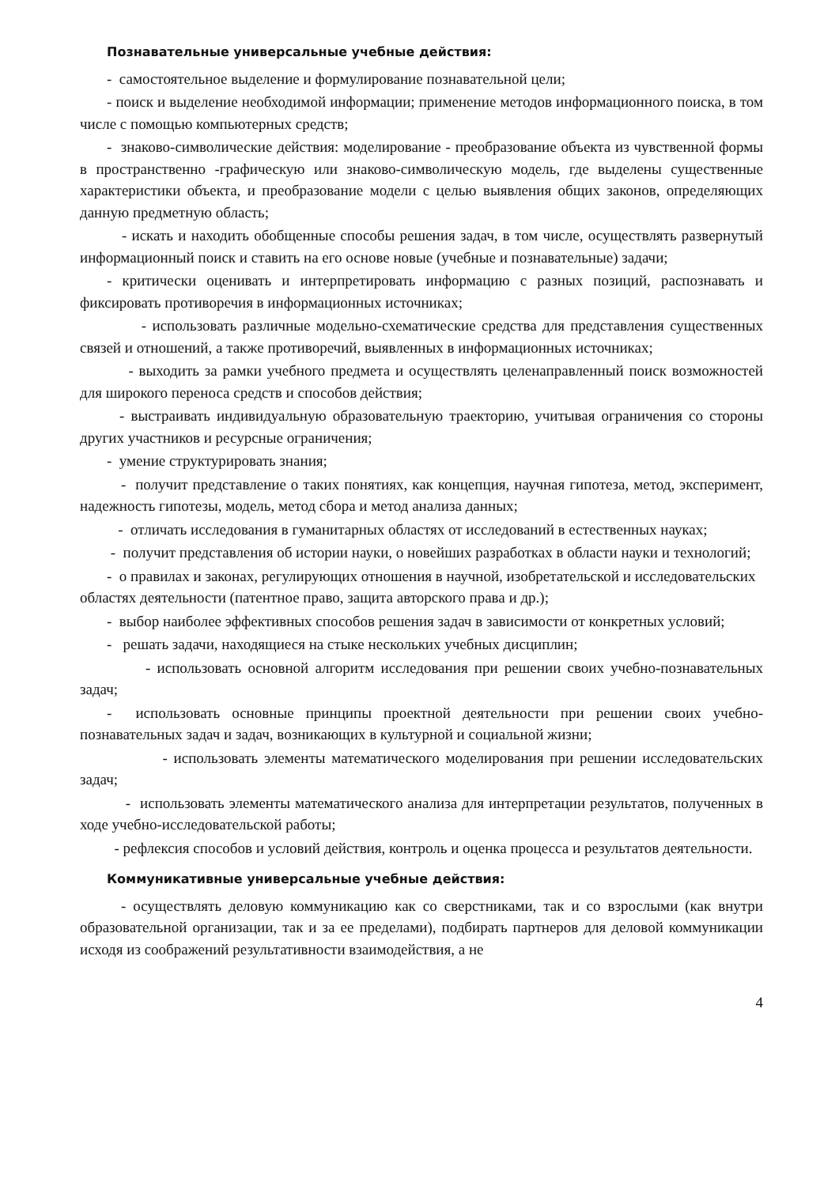Познавательные универсальные учебные действия:
- самостоятельное выделение и формулирование познавательной цели;
- поиск и выделение необходимой информации; применение методов информационного поиска, в том числе с помощью компьютерных средств;
- знаково-символические действия: моделирование - преобразование объекта из чувственной формы в пространственно -графическую или знаково-символическую модель, где выделены существенные характеристики объекта, и преобразование модели с целью выявления общих законов, определяющих данную предметную область;
- искать и находить обобщенные способы решения задач, в том числе, осуществлять развернутый информационный поиск и ставить на его основе новые (учебные и познавательные) задачи;
- критически оценивать и интерпретировать информацию с разных позиций, распознавать и фиксировать противоречия в информационных источниках;
- использовать различные модельно-схематические средства для представления существенных связей и отношений, а также противоречий, выявленных в информационных источниках;
- выходить за рамки учебного предмета и осуществлять целенаправленный поиск возможностей для широкого переноса средств и способов действия;
- выстраивать индивидуальную образовательную траекторию, учитывая ограничения со стороны других участников и ресурсные ограничения;
- умение структурировать знания;
- получит представление о таких понятиях, как концепция, научная гипотеза, метод, эксперимент, надежность гипотезы, модель, метод сбора и метод анализа данных;
- отличать исследования в гуманитарных областях от исследований в естественных науках;
- получит представления об истории науки, о новейших разработках в области науки и технологий;
- о правилах и законах, регулирующих отношения в научной, изобретательской и исследовательских областях деятельности (патентное право, защита авторского права и др.);
- выбор наиболее эффективных способов решения задач в зависимости от конкретных условий;
- решать задачи, находящиеся на стыке нескольких учебных дисциплин;
- использовать основной алгоритм исследования при решении своих учебно-познавательных задач;
- использовать основные принципы проектной деятельности при решении своих учебно-познавательных задач и задач, возникающих в культурной и социальной жизни;
- использовать элементы математического моделирования при решении исследовательских задач;
- использовать элементы математического анализа для интерпретации результатов, полученных в ходе учебно-исследовательской работы;
- рефлексия способов и условий действия, контроль и оценка процесса и результатов деятельности.
Коммуникативные универсальные учебные действия:
- осуществлять деловую коммуникацию как со сверстниками, так и со взрослыми (как внутри образовательной организации, так и за ее пределами), подбирать партнеров для деловой коммуникации исходя из соображений результативности взаимодействия, а не
4